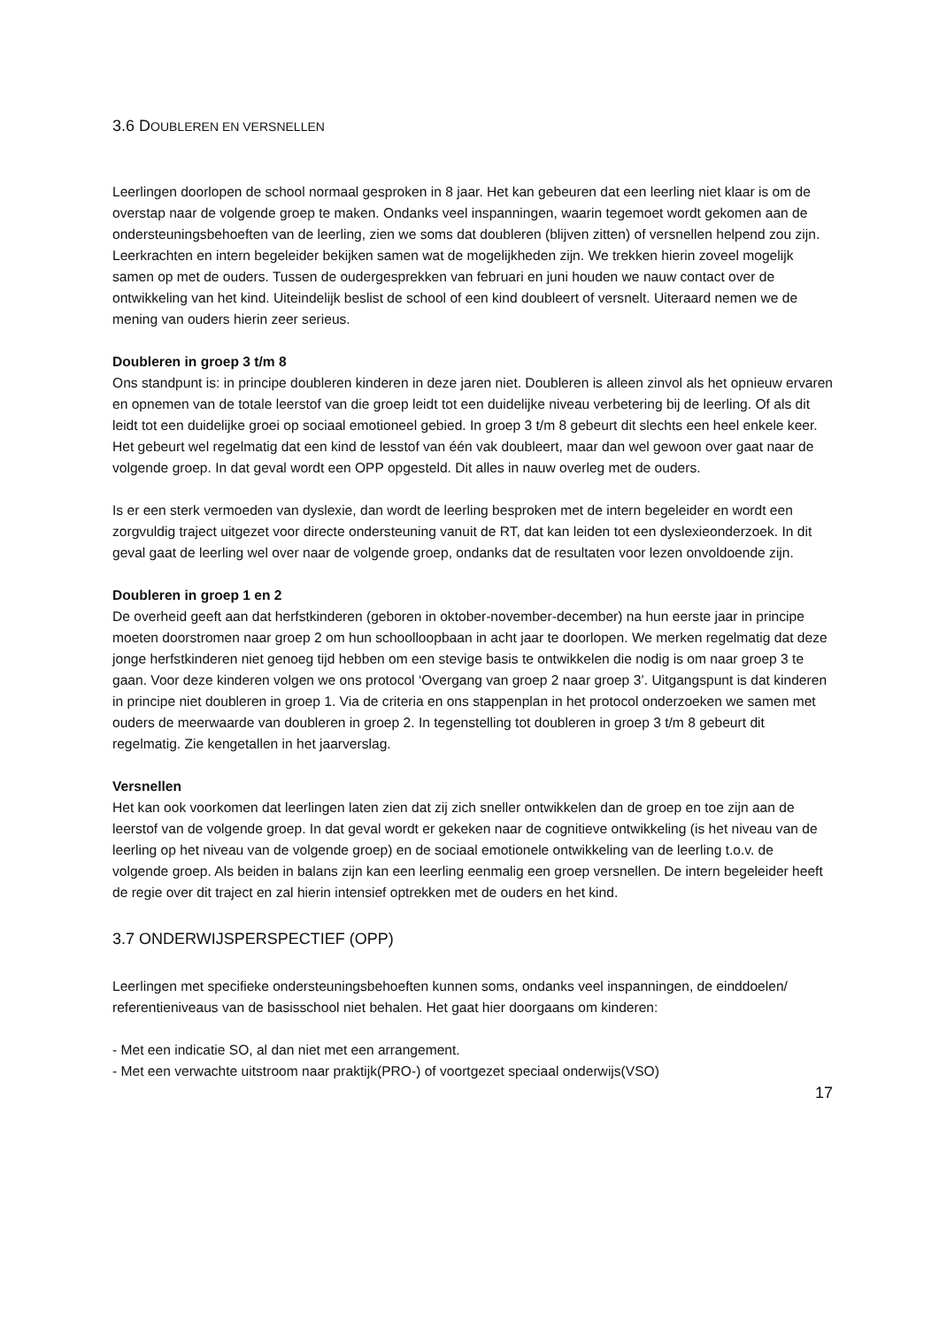3.6 DOUBLEREN EN VERSNELLEN
Leerlingen doorlopen de school normaal gesproken in 8 jaar. Het kan gebeuren dat een leerling niet klaar is om de overstap naar de volgende groep te maken. Ondanks veel inspanningen, waarin tegemoet wordt gekomen aan de ondersteuningsbehoeften van de leerling, zien we soms dat doubleren (blijven zitten) of versnellen helpend zou zijn. Leerkrachten en intern begeleider bekijken samen wat de mogelijkheden zijn. We trekken hierin zoveel mogelijk samen op met de ouders. Tussen de oudergesprekken van februari en juni houden we nauw contact over de ontwikkeling van het kind. Uiteindelijk beslist de school of een kind doubleert of versnelt. Uiteraard nemen we de mening van ouders hierin zeer serieus.
Doubleren in groep 3 t/m 8
Ons standpunt is: in principe doubleren kinderen in deze jaren niet. Doubleren is alleen zinvol als het opnieuw ervaren en opnemen van de totale leerstof van die groep leidt tot een duidelijke niveau verbetering bij de leerling. Of als dit leidt tot een duidelijke groei op sociaal emotioneel gebied. In groep 3 t/m 8 gebeurt dit slechts een heel enkele keer. Het gebeurt wel regelmatig dat een kind de lesstof van één vak doubleert, maar dan wel gewoon over gaat naar de volgende groep. In dat geval wordt een OPP opgesteld. Dit alles in nauw overleg met de ouders.
Is er een sterk vermoeden van dyslexie, dan wordt de leerling besproken met de intern begeleider en wordt een zorgvuldig traject uitgezet voor directe ondersteuning vanuit de RT, dat kan leiden tot een dyslexieonderzoek. In dit geval gaat de leerling wel over naar de volgende groep, ondanks dat de resultaten voor lezen onvoldoende zijn.
Doubleren in groep 1 en 2
De overheid geeft aan dat herfstkinderen (geboren in oktober-november-december) na hun eerste jaar in principe moeten doorstromen naar groep 2 om hun schoolloopbaan in acht jaar te doorlopen. We merken regelmatig dat deze jonge herfstkinderen niet genoeg tijd hebben om een stevige basis te ontwikkelen die nodig is om naar groep 3 te gaan. Voor deze kinderen volgen we ons protocol ‘Overgang van groep 2 naar groep 3’. Uitgangspunt is dat kinderen in principe niet doubleren in groep 1. Via de criteria en ons stappenplan in het protocol onderzoeken we samen met ouders de meerwaarde van doubleren in groep 2. In tegenstelling tot doubleren in groep 3 t/m 8 gebeurt dit regelmatig. Zie kengetallen in het jaarverslag.
Versnellen
Het kan ook voorkomen dat leerlingen laten zien dat zij zich sneller ontwikkelen dan de groep en toe zijn aan de leerstof van de volgende groep. In dat geval wordt er gekeken naar de cognitieve ontwikkeling (is het niveau van de leerling op het niveau van de volgende groep) en de sociaal emotionele ontwikkeling van de leerling t.o.v. de volgende groep. Als beiden in balans zijn kan een leerling eenmalig een groep versnellen. De intern begeleider heeft de regie over dit traject en zal hierin intensief optrekken met de ouders en het kind.
3.7 ONDERWIJSPERSPECTIEF (OPP)
Leerlingen met specifieke ondersteuningsbehoeften kunnen soms, ondanks veel inspanningen, de einddoelen/ referentieniveaus van de basisschool niet behalen. Het gaat hier doorgaans om kinderen:
- Met een indicatie SO, al dan niet met een arrangement.
- Met een verwachte uitstroom naar praktijk(PRO-) of voortgezet speciaal onderwijs(VSO)
17